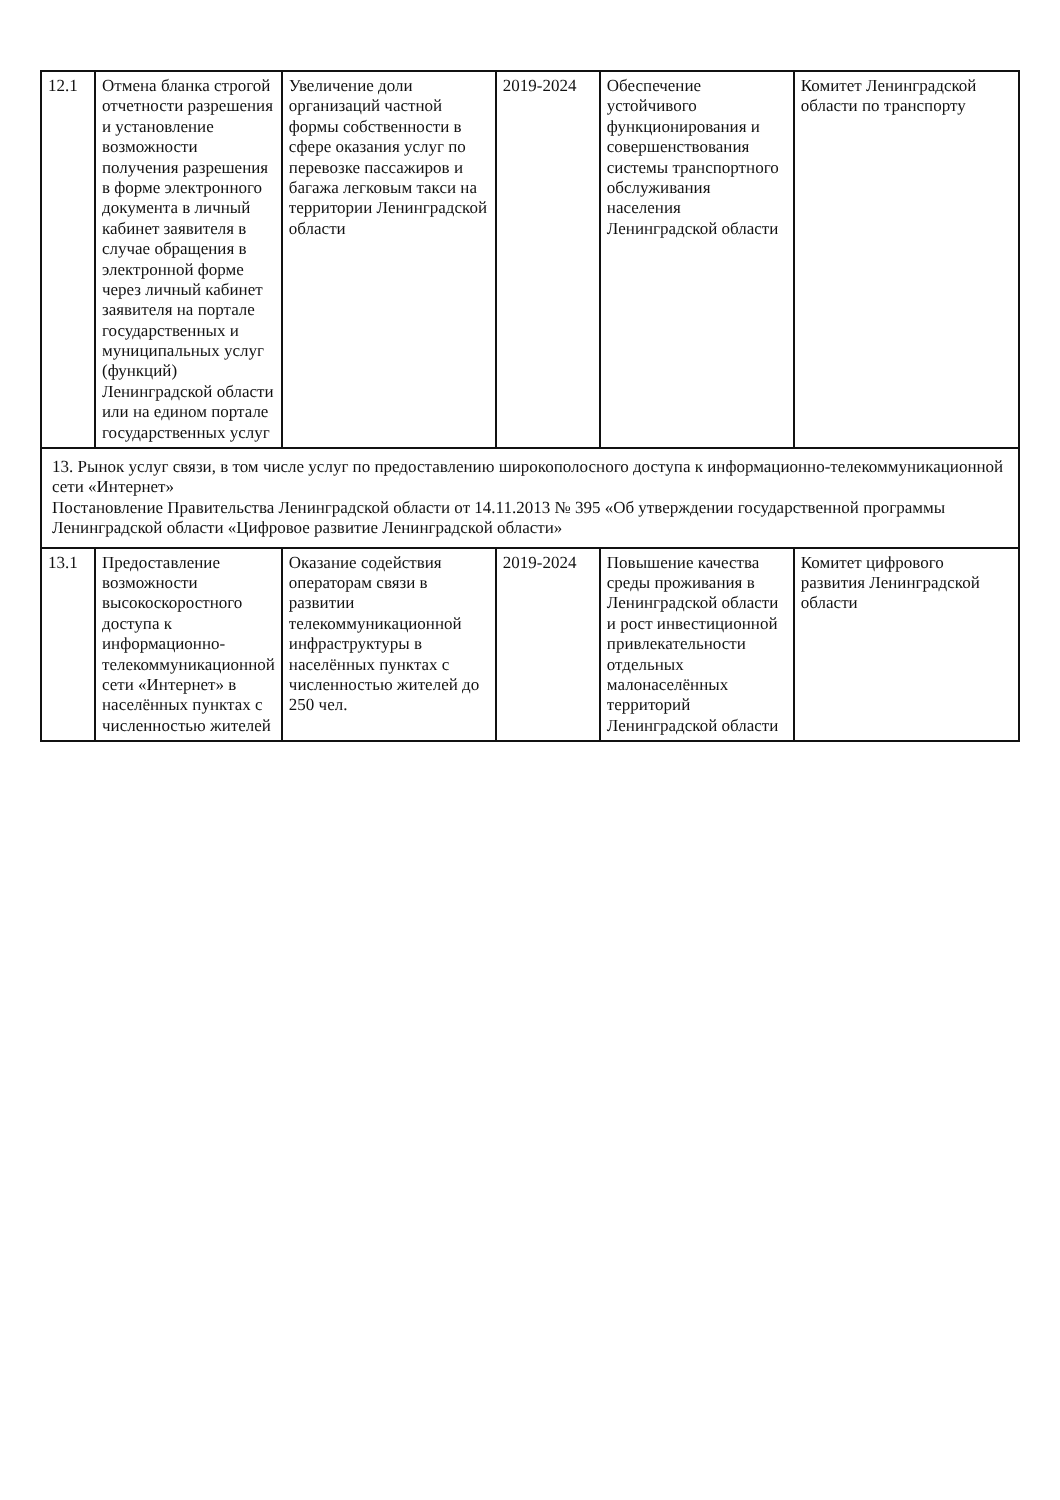| 12.1 | Отмена бланка строгой отчетности разрешения и установление возможности получения разрешения в форме электронного документа в личный кабинет заявителя в случае обращения в электронной форме через личный кабинет заявителя на портале государственных и муниципальных услуг (функций) Ленинградской области или на едином портале государственных услуг | Увеличение доли организаций частной формы собственности в сфере оказания услуг по перевозке пассажиров и багажа легковым такси на территории Ленинградской области | 2019-2024 | Обеспечение устойчивого функционирования и совершенствования системы транспортного обслуживания населения Ленинградской области | Комитет Ленинградской области по транспорту |
| 13. Рынок услуг связи, в том числе услуг по предоставлению широкополосного доступа к информационно-телекоммуникационной сети «Интернет» Постановление Правительства Ленинградской области от 14.11.2013 № 395 «Об утверждении государственной программы Ленинградской области «Цифровое развитие Ленинградской области» | | | | | |
| 13.1 | Предоставление возможности высокоскоростного доступа к информационно-телекоммуникационной сети «Интернет» в населённых пунктах с численностью жителей | Оказание содействия операторам связи в развитии телекоммуникационной инфраструктуры в населённых пунктах с численностью жителей до 250 чел. | 2019-2024 | Повышение качества среды проживания в Ленинградской области и рост инвестиционной привлекательности отдельных малонаселённых территорий Ленинградской области | Комитет цифрового развития Ленинградской области |